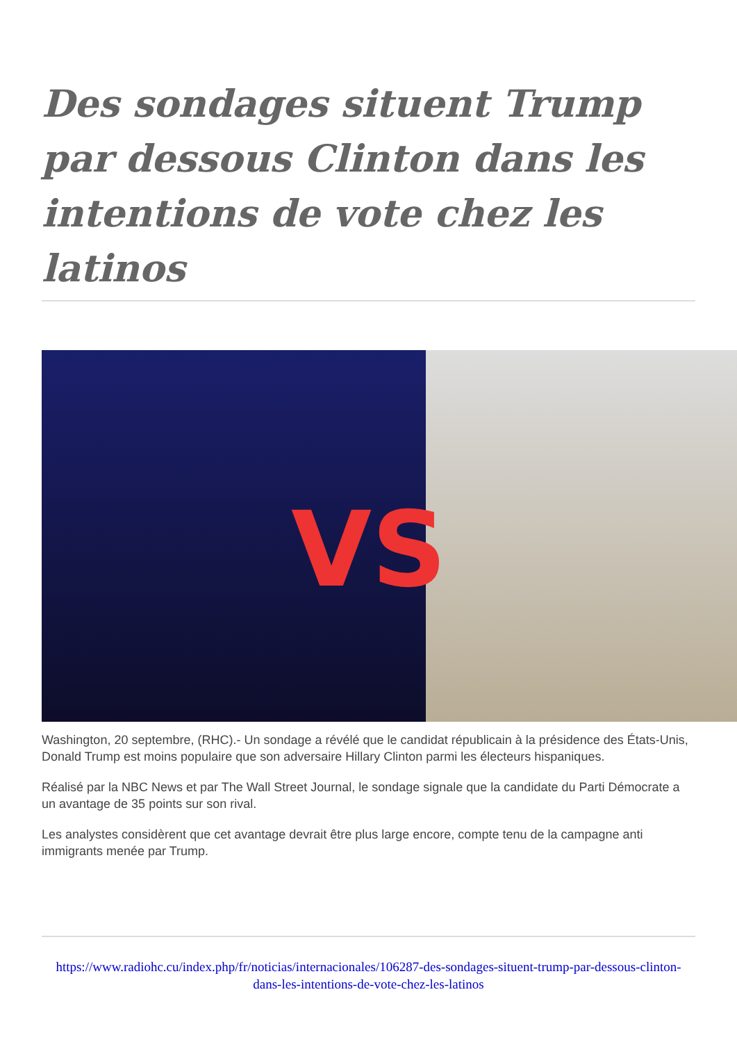Des sondages situent Trump par dessous Clinton dans les intentions de vote chez les latinos
VS
Washington, 20 septembre, (RHC).- Un sondage a révélé que le candidat républicain à la présidence des États-Unis, Donald Trump est moins populaire que son adversaire Hillary Clinton parmi les électeurs hispaniques.
Réalisé par la NBC News et par The Wall Street Journal, le sondage signale que la candidate du Parti Démocrate a un avantage de 35 points sur son rival.
Les analystes considèrent que cet avantage devrait être plus large encore, compte tenu de la campagne anti immigrants menée par Trump.
https://www.radiohc.cu/index.php/fr/noticias/internacionales/106287-des-sondages-situent-trump-par-dessous-clinton-dans-les-intentions-de-vote-chez-les-latinos